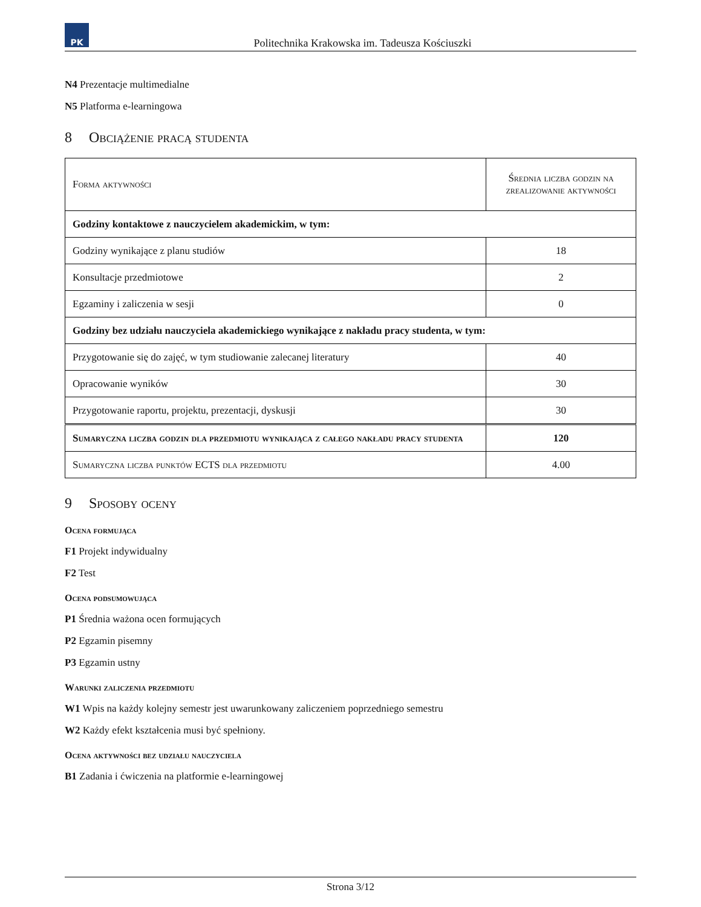PK
Politechnika Krakowska im. Tadeusza Kościuszki
N4 Prezentacje multimedialne
N5 Platforma e-learningowa
8 Obciążenie pracą studenta
| Forma aktywności | Średnia liczba godzin na zrealizowanie aktywności |
| Godziny kontaktowe z nauczycielem akademickim, w tym: | |
| Godziny wynikające z planu studiów | 18 |
| Konsultacje przedmiotowe | 2 |
| Egzaminy i zaliczenia w sesji | 0 |
| Godziny bez udziału nauczyciela akademickiego wynikające z nakładu pracy studenta, w tym: | |
| Przygotowanie się do zajęć, w tym studiowanie zalecanej literatury | 40 |
| Opracowanie wyników | 30 |
| Przygotowanie raportu, projektu, prezentacji, dyskusji | 30 |
| Sumaryczna liczba godzin dla przedmiotu wynikająca z całego nakładu pracy studenta | 120 |
| Sumaryczna liczba punktów ECTS dla przedmiotu | 4.00 |
9 Sposoby oceny
Ocena formująca
F1 Projekt indywidualny
F2 Test
Ocena podsumowująca
P1 Średnia ważona ocen formujących
P2 Egzamin pisemny
P3 Egzamin ustny
Warunki zaliczenia przedmiotu
W1 Wpis na każdy kolejny semestr jest uwarunkowany zaliczeniem poprzedniego semestru
W2 Każdy efekt kształcenia musi być spełniony.
Ocena aktywności bez udziału nauczyciela
B1 Zadania i ćwiczenia na platformie e-learningowej
Strona 3/12